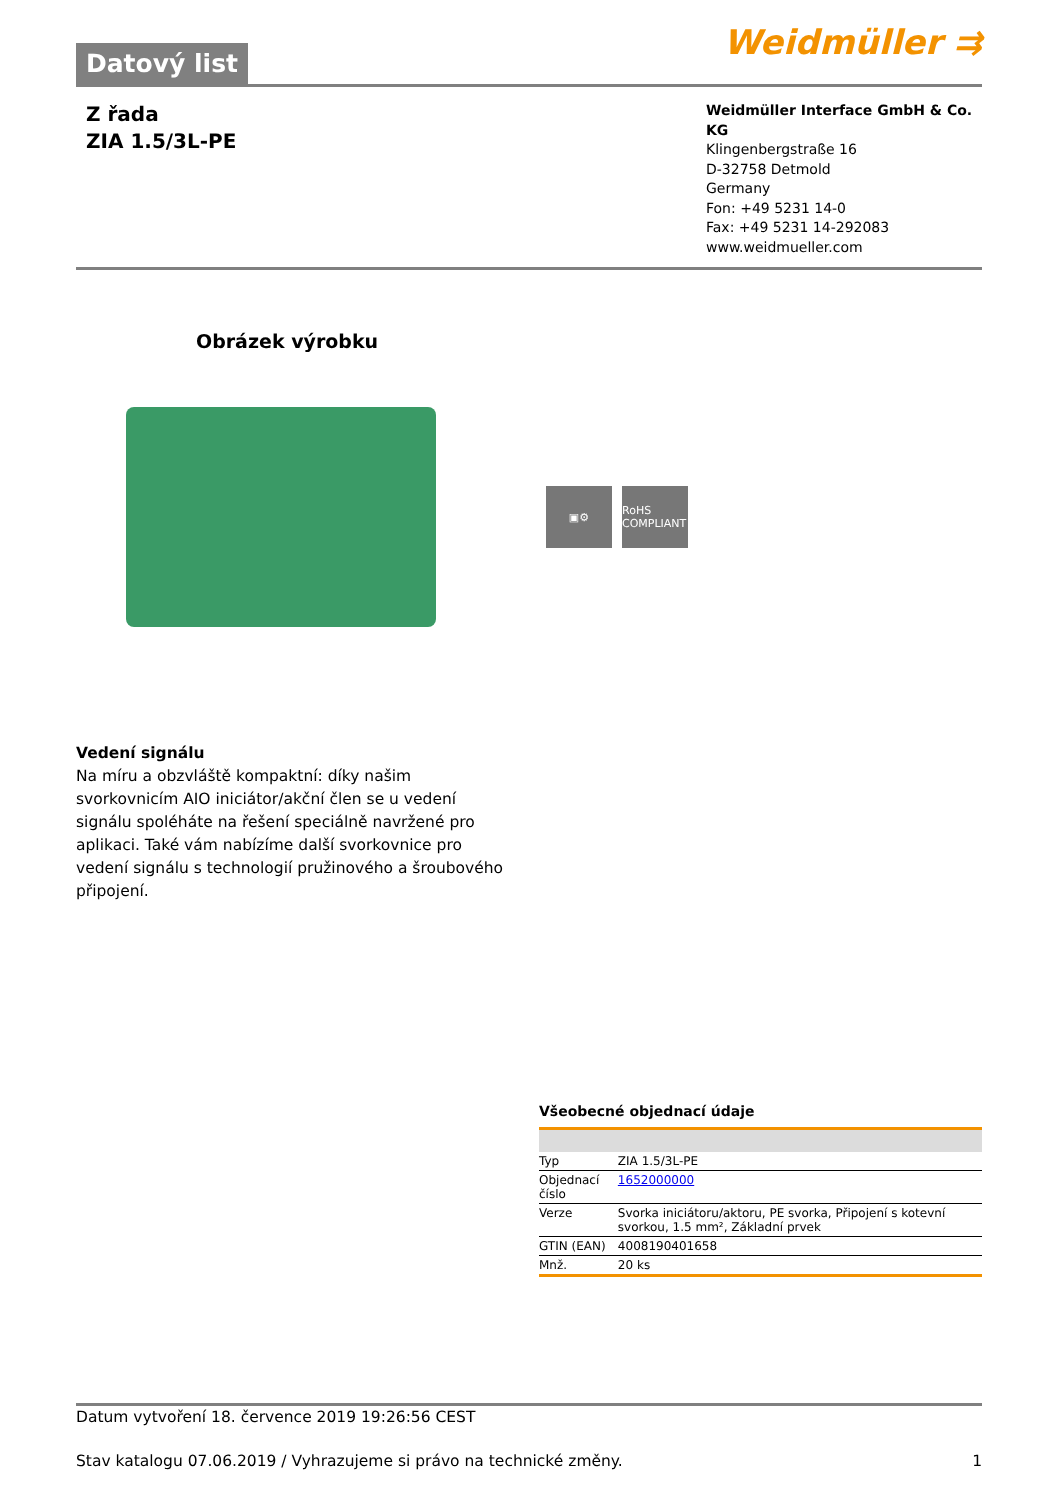Datový list
Weidmüller ⇉
Z řada
ZIA 1.5/3L-PE
Weidmüller Interface GmbH & Co. KG
Klingenbergstraße 16
D-32758 Detmold
Germany
Fon: +49 5231 14-0
Fax: +49 5231 14-292083
www.weidmueller.com
Obrázek výrobku
▣⚙
RoHS COMPLIANT
Vedení signálu
Na míru a obzvláště kompaktní: díky našim svorkovnicím AIO iniciátor/akční člen se u vedení signálu spoléháte na řešení speciálně navržené pro aplikaci. Také vám nabízíme další svorkovnice pro vedení signálu s technologií pružinového a šroubového připojení.
Všeobecné objednací údaje
| Typ | ZIA 1.5/3L-PE |
| Objednací číslo | 1652000000 |
| Verze | Svorka iniciátoru/aktoru, PE svorka, Připojení s kotevní svorkou, 1.5 mm², Základní prvek |
| GTIN (EAN) | 4008190401658 |
| Mnž. | 20 ks |
Datum vytvoření 18. července 2019 19:26:56 CEST
Stav katalogu 07.06.2019 / Vyhrazujeme si právo na technické změny. 1